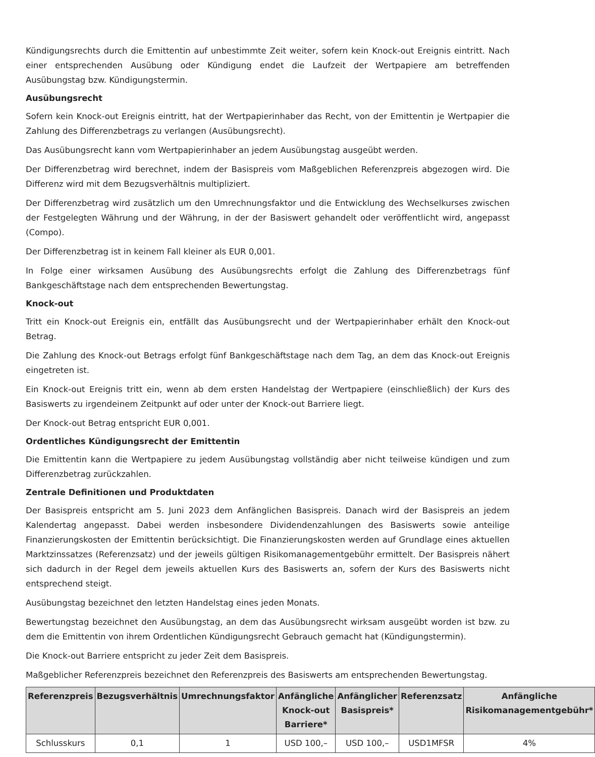Kündigungsrechts durch die Emittentin auf unbestimmte Zeit weiter, sofern kein Knock-out Ereignis eintritt. Nach einer entsprechenden Ausübung oder Kündigung endet die Laufzeit der Wertpapiere am betreffenden Ausübungstag bzw. Kündigungstermin.
Ausübungsrecht
Sofern kein Knock-out Ereignis eintritt, hat der Wertpapierinhaber das Recht, von der Emittentin je Wertpapier die Zahlung des Differenzbetrags zu verlangen (Ausübungsrecht).
Das Ausübungsrecht kann vom Wertpapierinhaber an jedem Ausübungstag ausgeübt werden.
Der Differenzbetrag wird berechnet, indem der Basispreis vom Maßgeblichen Referenzpreis abgezogen wird. Die Differenz wird mit dem Bezugsverhältnis multipliziert.
Der Differenzbetrag wird zusätzlich um den Umrechnungsfaktor und die Entwicklung des Wechselkurses zwischen der Festgelegten Währung und der Währung, in der der Basiswert gehandelt oder veröffentlicht wird, angepasst (Compo).
Der Differenzbetrag ist in keinem Fall kleiner als EUR 0,001.
In Folge einer wirksamen Ausübung des Ausübungsrechts erfolgt die Zahlung des Differenzbetrags fünf Bankgeschäftstage nach dem entsprechenden Bewertungstag.
Knock-out
Tritt ein Knock-out Ereignis ein, entfällt das Ausübungsrecht und der Wertpapierinhaber erhält den Knock-out Betrag.
Die Zahlung des Knock-out Betrags erfolgt fünf Bankgeschäftstage nach dem Tag, an dem das Knock-out Ereignis eingetreten ist.
Ein Knock-out Ereignis tritt ein, wenn ab dem ersten Handelstag der Wertpapiere (einschließlich) der Kurs des Basiswerts zu irgendeinem Zeitpunkt auf oder unter der Knock-out Barriere liegt.
Der Knock-out Betrag entspricht EUR 0,001.
Ordentliches Kündigungsrecht der Emittentin
Die Emittentin kann die Wertpapiere zu jedem Ausübungstag vollständig aber nicht teilweise kündigen und zum Differenzbetrag zurückzahlen.
Zentrale Definitionen und Produktdaten
Der Basispreis entspricht am 5. Juni 2023 dem Anfänglichen Basispreis. Danach wird der Basispreis an jedem Kalendertag angepasst. Dabei werden insbesondere Dividendenzahlungen des Basiswerts sowie anteilige Finanzierungskosten der Emittentin berücksichtigt. Die Finanzierungskosten werden auf Grundlage eines aktuellen Marktzinssatzes (Referenzsatz) und der jeweils gültigen Risikomanagementgebühr ermittelt. Der Basispreis nähert sich dadurch in der Regel dem jeweils aktuellen Kurs des Basiswerts an, sofern der Kurs des Basiswerts nicht entsprechend steigt.
Ausübungstag bezeichnet den letzten Handelstag eines jeden Monats.
Bewertungstag bezeichnet den Ausübungstag, an dem das Ausübungsrecht wirksam ausgeübt worden ist bzw. zu dem die Emittentin von ihrem Ordentlichen Kündigungsrecht Gebrauch gemacht hat (Kündigungstermin).
Die Knock-out Barriere entspricht zu jeder Zeit dem Basispreis.
Maßgeblicher Referenzpreis bezeichnet den Referenzpreis des Basiswerts am entsprechenden Bewertungstag.
| Referenzpreis | Bezugsverhältnis | Umrechnungsfaktor | Anfängliche Knock-out Barriere* | Anfänglicher Basispreis* | Referenzsatz | Anfängliche Risikomanagementgebühr* |
| --- | --- | --- | --- | --- | --- | --- |
| Schlusskurs | 0,1 | 1 | USD 100,– | USD 100,– | USD1MFSR | 4% |